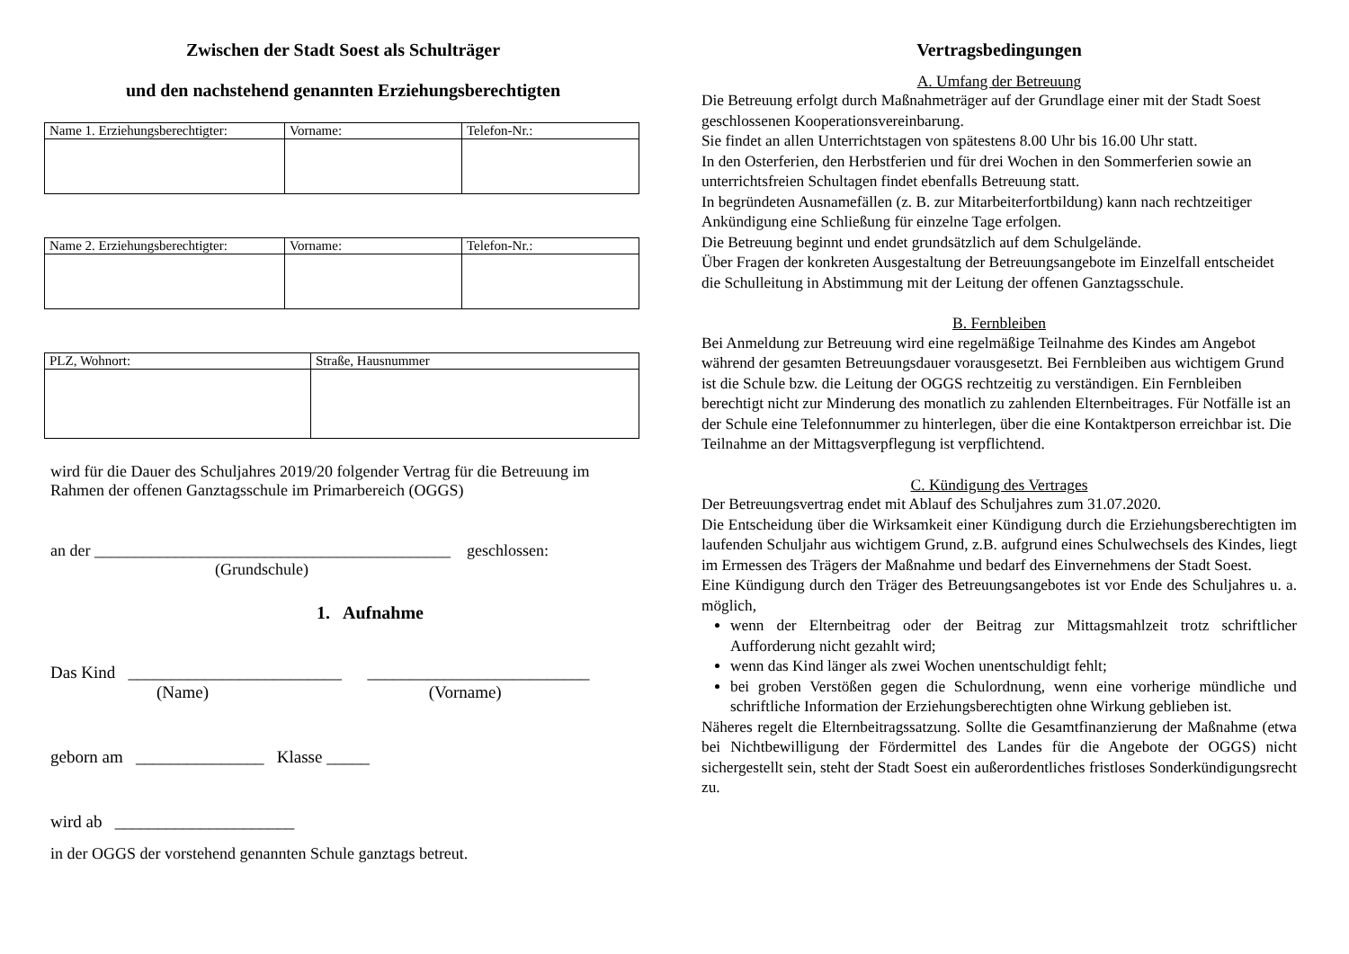Zwischen der Stadt Soest als Schulträger
und den nachstehend genannten Erziehungsberechtigten
| Name 1. Erziehungsberechtigter: | Vorname: | Telefon-Nr.: |
| Name 2. Erziehungsberechtigter: | Vorname: | Telefon-Nr.: |
| PLZ, Wohnort: | Straße, Hausnummer |
wird für die Dauer des Schuljahres 2019/20 folgender Vertrag für die Betreuung im Rahmen der offenen Ganztagsschule im Primarbereich (OGGS)
an der ____________________________________________ geschlossen:
(Grundschule)
1. Aufnahme
Das Kind _________________________ __________________________
(Name) (Vorname)
geborn am _______________ Klasse _____
wird ab _____________________
in der OGGS der vorstehend genannten Schule ganztags betreut.
Vertragsbedingungen
A. Umfang der Betreuung
Die Betreuung erfolgt durch Maßnahmeträger auf der Grundlage einer mit der Stadt Soest geschlossenen Kooperationsvereinbarung.
Sie findet an allen Unterrichtstagen von spätestens 8.00 Uhr bis 16.00 Uhr statt.
In den Osterferien, den Herbstferien und für drei Wochen in den Sommerferien sowie an unterrichtsfreien Schultagen findet ebenfalls Betreuung statt.
In begründeten Ausnamefällen (z. B. zur Mitarbeiterfortbildung) kann nach rechtzeitiger Ankündigung eine Schließung für einzelne Tage erfolgen.
Die Betreuung beginnt und endet grundsätzlich auf dem Schulgelände.
Über Fragen der konkreten Ausgestaltung der Betreuungsangebote im Einzelfall entscheidet die Schulleitung in Abstimmung mit der Leitung der offenen Ganztagsschule.
B. Fernbleiben
Bei Anmeldung zur Betreuung wird eine regelmäßige Teilnahme des Kindes am Angebot während der gesamten Betreuungsdauer vorausgesetzt. Bei Fernbleiben aus wichtigem Grund ist die Schule bzw. die Leitung der OGGS rechtzeitig zu verständigen. Ein Fernbleiben berechtigt nicht zur Minderung des monatlich zu zahlenden Elternbeitrages. Für Notfälle ist an der Schule eine Telefonnummer zu hinterlegen, über die eine Kontaktperson erreichbar ist. Die Teilnahme an der Mittagsverpflegung ist verpflichtend.
C. Kündigung des Vertrages
Der Betreuungsvertrag endet mit Ablauf des Schuljahres zum 31.07.2020.
Die Entscheidung über die Wirksamkeit einer Kündigung durch die Erziehungsberechtigten im laufenden Schuljahr aus wichtigem Grund, z.B. aufgrund eines Schulwechsels des Kindes, liegt im Ermessen des Trägers der Maßnahme und bedarf des Einvernehmens der Stadt Soest.
Eine Kündigung durch den Träger des Betreuungsangebotes ist vor Ende des Schuljahres u. a. möglich,
wenn der Elternbeitrag oder der Beitrag zur Mittagsmahlzeit trotz schriftlicher Aufforderung nicht gezahlt wird;
wenn das Kind länger als zwei Wochen unentschuldigt fehlt;
bei groben Verstößen gegen die Schulordnung, wenn eine vorherige mündliche und schriftliche Information der Erziehungsberechtigten ohne Wirkung geblieben ist.
Näheres regelt die Elternbeitragssatzung. Sollte die Gesamtfinanzierung der Maßnahme (etwa bei Nichtbewilligung der Fördermittel des Landes für die Angebote der OGGS) nicht sichergestellt sein, steht der Stadt Soest ein außerordentliches fristloses Sonderkündigungsrecht zu.